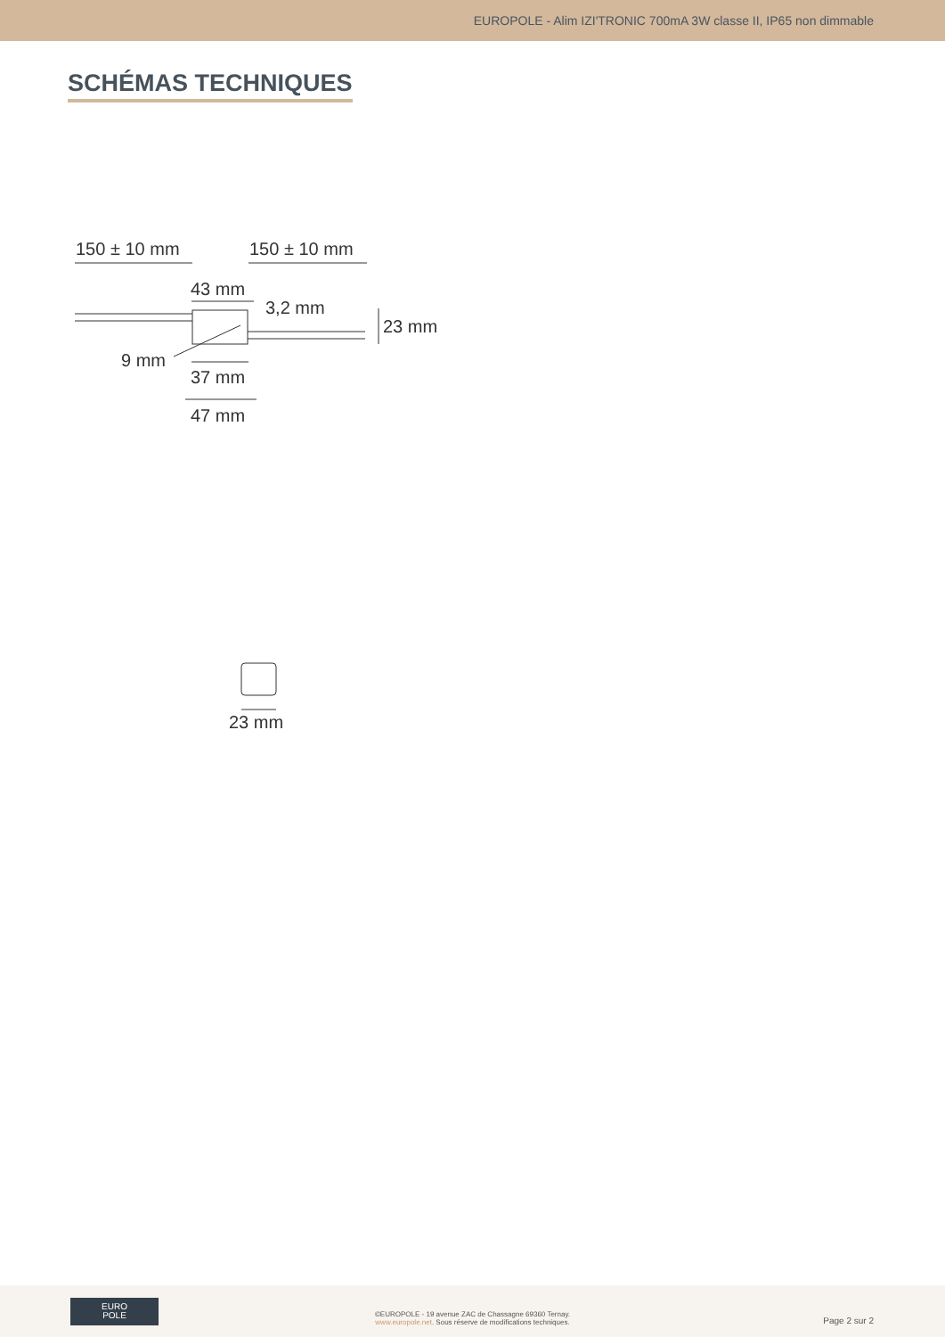EUROPOLE - Alim IZI'TRONIC 700mA 3W classe II, IP65 non dimmable
SCHÉMAS TECHNIQUES
150 ± 10 mm
150 ± 10 mm
43 mm
3,2 mm
23 mm
9 mm
37 mm
47 mm
23 mm
EURO
POLE
©EUROPOLE - 19 avenue ZAC de Chassagne 69360 Ternay.
www.europole.net. Sous réserve de modifications techniques.
Page 2 sur 2